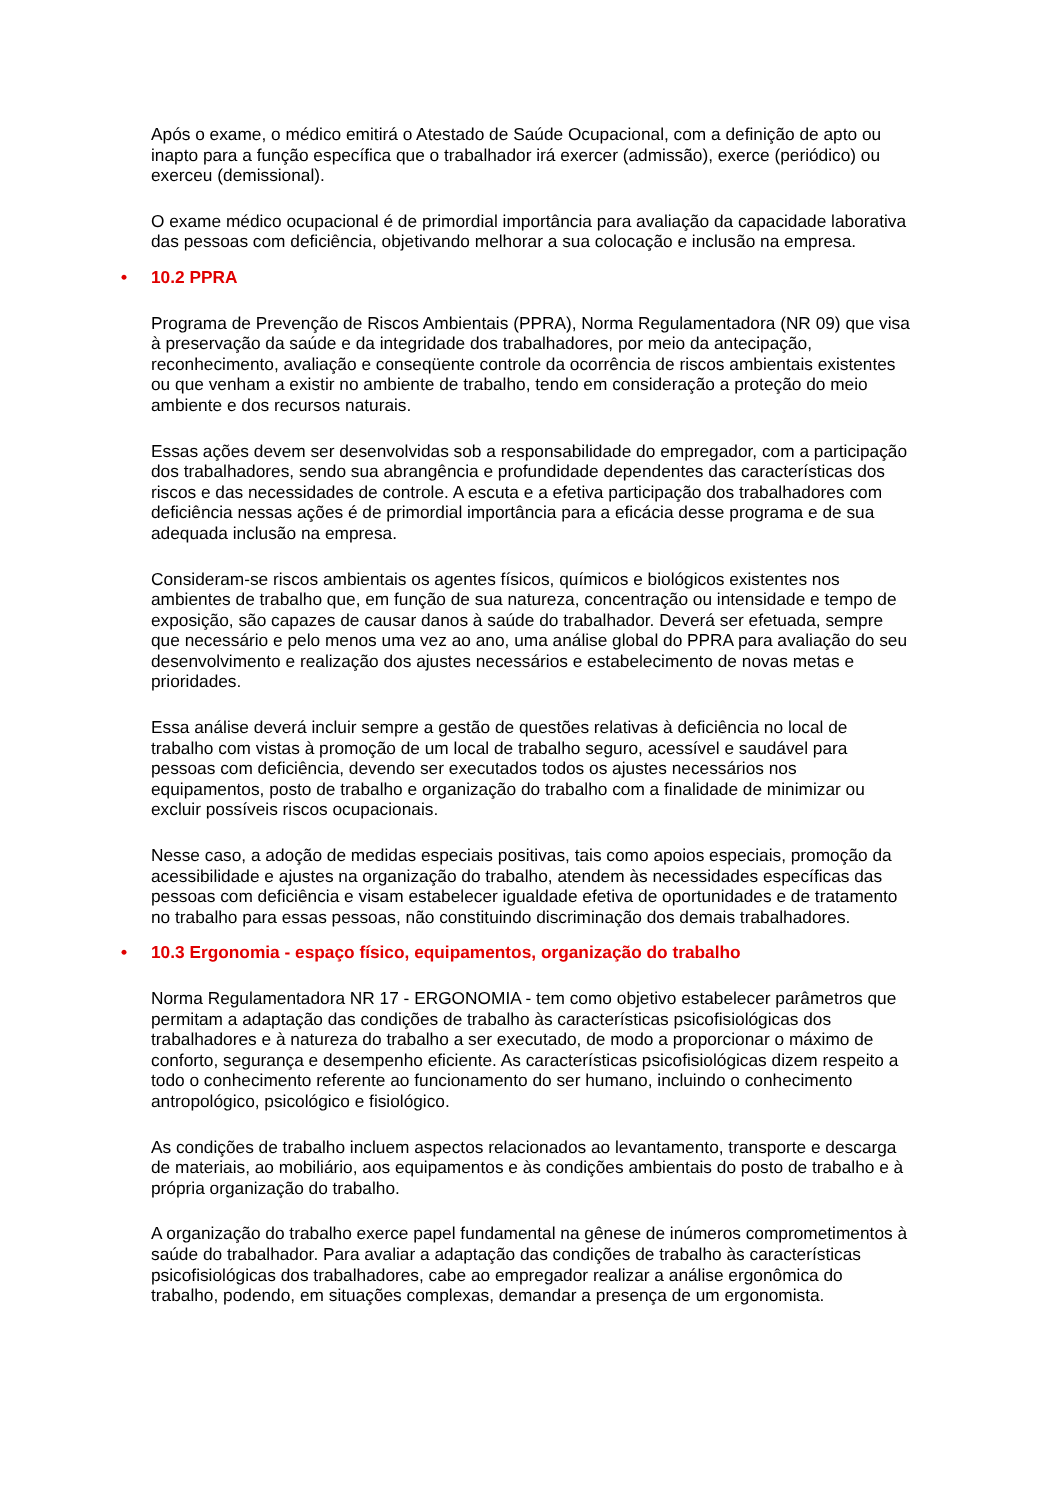Após o exame, o médico emitirá o Atestado de Saúde Ocupacional, com a definição de apto ou inapto para a função específica que o trabalhador irá exercer (admissão), exerce (periódico) ou exerceu (demissional).
O exame médico ocupacional é de primordial importância para avaliação da capacidade laborativa das pessoas com deficiência, objetivando melhorar a sua colocação e inclusão na empresa.
• 10.2 PPRA
Programa de Prevenção de Riscos Ambientais (PPRA), Norma Regulamentadora (NR 09) que visa à preservação da saúde e da integridade dos trabalhadores, por meio da antecipação, reconhecimento, avaliação e conseqüente controle da ocorrência de riscos ambientais existentes ou que venham a existir no ambiente de trabalho, tendo em consideração a proteção do meio ambiente e dos recursos naturais.
Essas ações devem ser desenvolvidas sob a responsabilidade do empregador, com a participação dos trabalhadores, sendo sua abrangência e profundidade dependentes das características dos riscos e das necessidades de controle. A escuta e a efetiva participação dos trabalhadores com deficiência nessas ações é de primordial importância para a eficácia desse programa e de sua adequada inclusão na empresa.
Consideram-se riscos ambientais os agentes físicos, químicos e biológicos existentes nos ambientes de trabalho que, em função de sua natureza, concentração ou intensidade e tempo de exposição, são capazes de causar danos à saúde do trabalhador. Deverá ser efetuada, sempre que necessário e pelo menos uma vez ao ano, uma análise global do PPRA para avaliação do seu desenvolvimento e realização dos ajustes necessários e estabelecimento de novas metas e prioridades.
Essa análise deverá incluir sempre a gestão de questões relativas à deficiência no local de trabalho com vistas à promoção de um local de trabalho seguro, acessível e saudável para pessoas com deficiência, devendo ser executados todos os ajustes necessários nos equipamentos, posto de trabalho e organização do trabalho com a finalidade de minimizar ou excluir possíveis riscos ocupacionais.
Nesse caso, a adoção de medidas especiais positivas, tais como apoios especiais, promoção da acessibilidade e ajustes na organização do trabalho, atendem às necessidades específicas das pessoas com deficiência e visam estabelecer igualdade efetiva de oportunidades e de tratamento no trabalho para essas pessoas, não constituindo discriminação dos demais trabalhadores.
• 10.3 Ergonomia - espaço físico, equipamentos, organização do trabalho
Norma Regulamentadora NR 17 - ERGONOMIA - tem como objetivo estabelecer parâmetros que permitam a adaptação das condições de trabalho às características psicofisiológicas dos trabalhadores e à natureza do trabalho a ser executado, de modo a proporcionar o máximo de conforto, segurança e desempenho eficiente. As características psicofisiológicas dizem respeito a todo o conhecimento referente ao funcionamento do ser humano, incluindo o conhecimento antropológico, psicológico e fisiológico.
As condições de trabalho incluem aspectos relacionados ao levantamento, transporte e descarga de materiais, ao mobiliário, aos equipamentos e às condições ambientais do posto de trabalho e à própria organização do trabalho.
A organização do trabalho exerce papel fundamental na gênese de inúmeros comprometimentos à saúde do trabalhador. Para avaliar a adaptação das condições de trabalho às características psicofisiológicas dos trabalhadores, cabe ao empregador realizar a análise ergonômica do trabalho, podendo, em situações complexas, demandar a presença de um ergonomista.